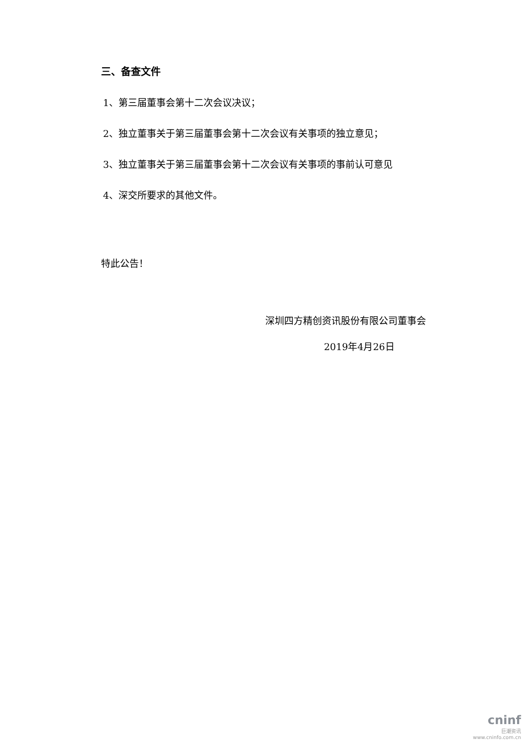三、备查文件
1、第三届董事会第十二次会议决议；
2、独立董事关于第三届董事会第十二次会议有关事项的独立意见；
3、独立董事关于第三届董事会第十二次会议有关事项的事前认可意见
4、深交所要求的其他文件。
特此公告！
深圳四方精创资讯股份有限公司董事会
2019年4月26日
cninf
巨潮资讯
www.cninfo.com.cn